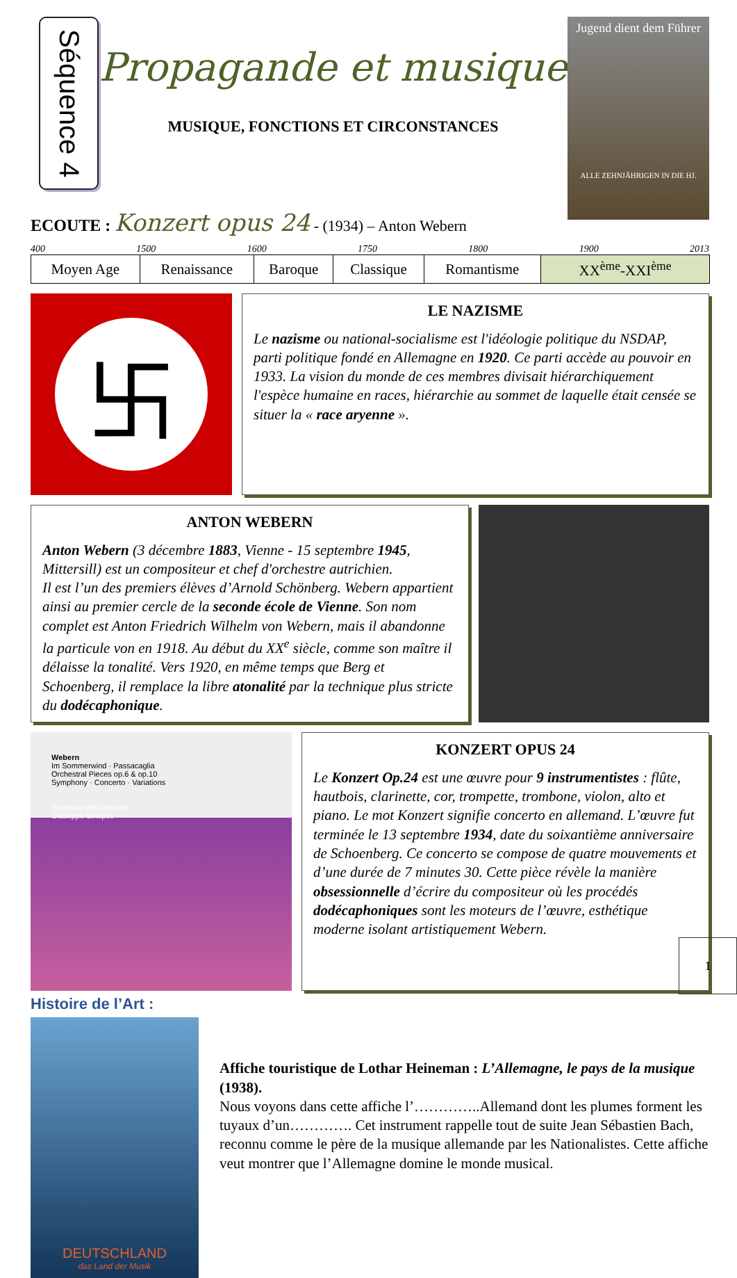Séquence 4
Propagande et musique
MUSIQUE, FONCTIONS ET CIRCONSTANCES
Jugend dient dem Führer
ALLE ZEHNJÄHRIGEN IN DIE HJ.
ECOUTE : Konzert opus 24 - (1934) – Anton Webern
400 1500 1600 1750 1800 1900 2013
| Moyen Age | Renaissance | Baroque | Classique | Romantisme | XX<sup>ème</sup>-XXI<sup>ème</sup> |
卐
LE NAZISME
Le nazisme ou national-socialisme est l'idéologie politique du NSDAP, parti politique fondé en Allemagne en 1920. Ce parti accède au pouvoir en 1933. La vision du monde de ces membres divisait hiérarchiquement l'espèce humaine en races, hiérarchie au sommet de laquelle était censée se situer la « race aryenne ».
ANTON WEBERN
Anton Webern (3 décembre 1883, Vienne - 15 septembre 1945, Mittersill) est un compositeur et chef d'orchestre autrichien.
Il est l’un des premiers élèves d’Arnold Schönberg. Webern appartient ainsi au premier cercle de la seconde école de Vienne. Son nom complet est Anton Friedrich Wilhelm von Webern, mais il abandonne la particule von en 1918. Au début du XX<sup>e</sup> siècle, comme son maître il délaisse la tonalité. Vers 1920, en même temps que Berg et Schoenberg, il remplace la libre atonalité par la technique plus stricte du dodécaphonique.
Webern
Im Sommerwind · Passacaglia
Orchestral Pieces op.6 & op.10
Symphony · Concerto · Variations
Staatskapelle Dresden
Giuseppe Sinopoli
KONZERT OPUS 24
Le Konzert Op.24 est une œuvre pour 9 instrumentistes : flûte, hautbois, clarinette, cor, trompette, trombone, violon, alto et piano. Le mot Konzert signifie concerto en allemand. L’œuvre fut terminée le 13 septembre 1934, date du soixantième anniversaire de Schoenberg. Ce concerto se compose de quatre mouvements et d’une durée de 7 minutes 30. Cette pièce révèle la manière obsessionnelle d’écrire du compositeur où les procédés dodécaphoniques sont les moteurs de l’œuvre, esthétique moderne isolant artistiquement Webern.
Histoire de l’Art :
DEUTSCHLAND
das Land der Musik
Affiche touristique de Lothar Heineman : L’Allemagne, le pays de la musique (1938).
Nous voyons dans cette affiche l’…………..Allemand dont les plumes forment les tuyaux d’un…………. Cet instrument rappelle tout de suite Jean Sébastien Bach, reconnu comme le père de la musique allemande par les Nationalistes. Cette affiche veut montrer que l’Allemagne domine le monde musical.
1